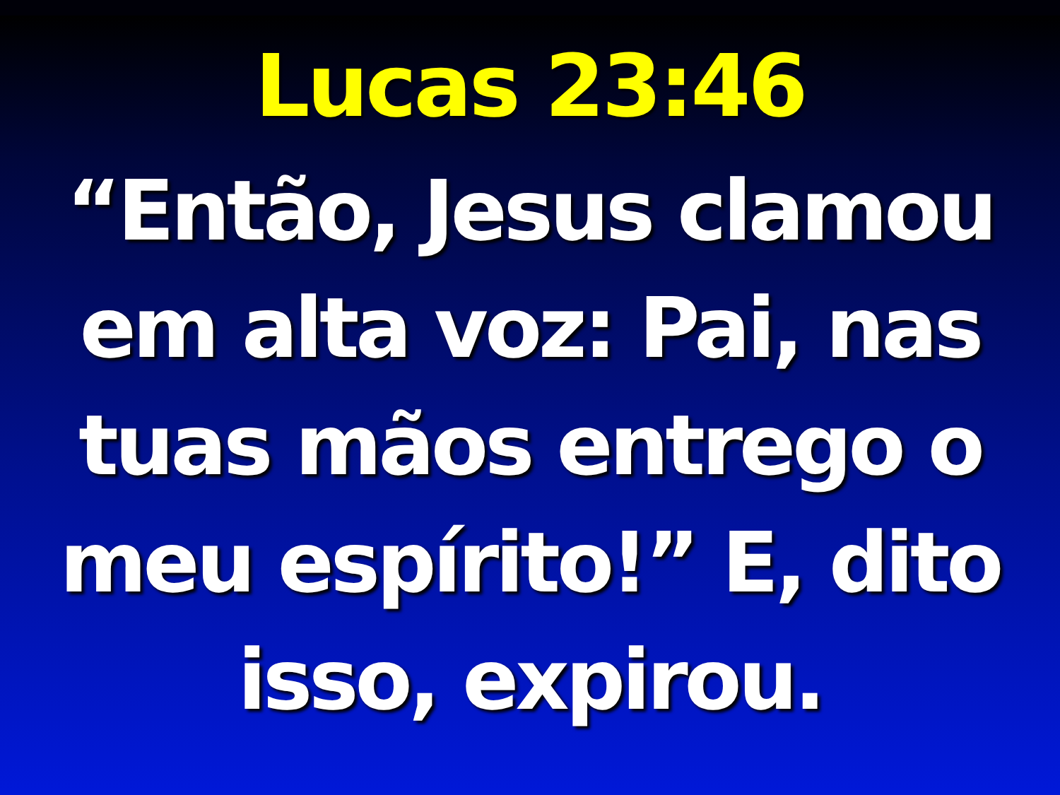Lucas 23:46
“Então, Jesus clamou em alta voz: Pai, nas tuas mãos entrego o meu espírito!” E, dito isso, expirou.